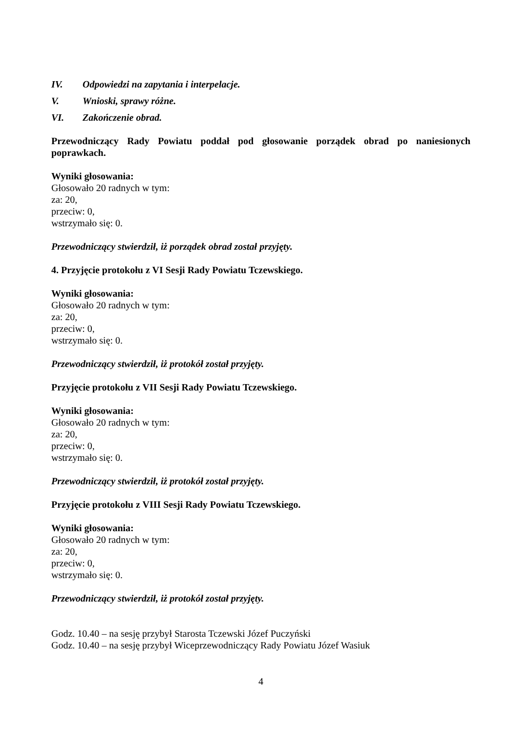IV. Odpowiedzi na zapytania i interpelacje.
V. Wnioski, sprawy różne.
VI. Zakończenie obrad.
Przewodniczący Rady Powiatu poddał pod głosowanie porządek obrad po naniesionych poprawkach.
Wyniki głosowania:
Głosowało 20 radnych w tym:
za: 20,
przeciw: 0,
wstrzymało się: 0.
Przewodniczący stwierdził, iż porządek obrad został przyjęty.
4. Przyjęcie protokołu z VI Sesji Rady Powiatu Tczewskiego.
Wyniki głosowania:
Głosowało 20 radnych w tym:
za: 20,
przeciw: 0,
wstrzymało się: 0.
Przewodniczący stwierdził, iż protokół został przyjęty.
Przyjęcie protokołu z VII Sesji Rady Powiatu Tczewskiego.
Wyniki głosowania:
Głosowało 20 radnych w tym:
za: 20,
przeciw: 0,
wstrzymało się: 0.
Przewodniczący stwierdził, iż protokół został przyjęty.
Przyjęcie protokołu z VIII Sesji Rady Powiatu Tczewskiego.
Wyniki głosowania:
Głosowało 20 radnych w tym:
za: 20,
przeciw: 0,
wstrzymało się: 0.
Przewodniczący stwierdził, iż protokół został przyjęty.
Godz. 10.40 – na sesję przybył Starosta Tczewski Józef Puczyński
Godz. 10.40 – na sesję przybył Wiceprzewodniczący Rady Powiatu Józef Wasiuk
4